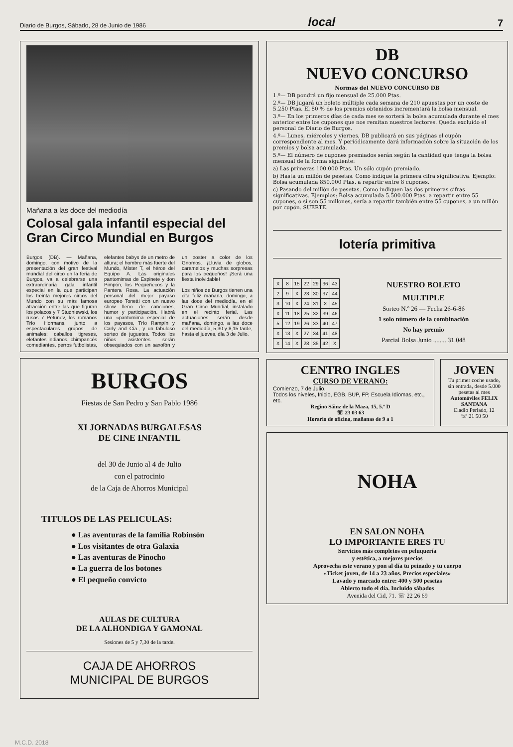Diario de Burgos, Sábado, 28 de Junio de 1986 local 7
Mañana a las doce del mediodía
Colosal gala infantil especial del Gran Circo Mundial en Burgos
Burgos (DB). — Mañana, domingo, con motivo de la presentación del gran festival mundial del circo en la feria de Burgos, va a celebrarse una extraordinaria gala infantil especial en la que participan los treinta mejores circos del Mundo con su más famosa atracción entre las que figuran los polacos y 7 Studniewski, los rusos 7 Petunov, los romanos Trío Hormans, junto a espectaculares grupos de animales: caballos tigreses, elefantes indianos, chimpancés comediantes, perros futbolistas, elefantes babys de un metro de altura; el hombre más fuerte del Mundo, Míster T, el héroe del Equipo A. Las originales pantomimas de Espinete y don Pimpón, los Pequeñecos y la Pantera Rosa. La actuación personal del mejor payaso europeo Tonetti con un nuevo show lleno de canciones, humor y participación. Habrá una «pantomima especial de los payasos, Trío Rampín y Carly and Cía., y un fabuloso sorteo de juguetes. Todos los niños asistentes serán obsequiados con un saxofón y un poster a color de los Gnomos. ¡Lluvia de globos, caramelos y muchas sorpresas para los pequeños! ¡Será una fiesta inolvidable!
Los niños de Burgos tienen una cita feliz mañana, domingo, a las doce del mediodía, en el Gran Circo Mundial, instalado en el recinto ferial. Las actuaciones serán desde mañana, domingo, a las doce del mediodía, 5,30 y 8,15 tarde, hasta el jueves, día 3 de Julio.
BURGOS
Fiestas de San Pedro y San Pablo 1986
XI JORNADAS BURGALESAS
DE CINE INFANTIL
del 30 de Junio al 4 de Julio
con el patrocinio
de la Caja de Ahorros Municipal
TITULOS DE LAS PELICULAS:
● Las aventuras de la familia Robinsón
● Los visitantes de otra Galaxia
● Las aventuras de Pinocho
● La guerra de los botones
● El pequeño convicto
AULAS DE CULTURA
DE LA ALHONDIGA Y GAMONAL
Sesiones de 5 y 7,30 de la tarde.
CAJA DE AHORROS
MUNICIPAL DE BURGOS
DB
NUEVO CONCURSO
Normas del NUEVO CONCURSO DB
1.º— DB pondrá un fijo mensual de 25.000 Ptas.
2.º— DB jugará un boleto múltiple cada semana de 210 apuestas por un coste de 5.250 Ptas. El 80 % de los premios obtenidos incrementará la bolsa mensual.
3.º— En los primeros días de cada mes se sorterá la bolsa acumulada durante el mes anterior entre los cupones que nos remitan nuestros lectores. Queda excluído el personal de Diario de Burgos.
4.º— Lunes, miércoles y viernes, DB publicará en sus páginas el cupón correspondiente al mes. Y periódicamente dará información sobre la situación de los premios y bolsa acumulada.
5.º— El número de cupones premiados serán según la cantidad que tenga la bolsa mensual de la forma siguiente:
a) Las primeras 100.000 Ptas. Un sólo cupón premiado.
b) Hasta un millón de pesetas. Como indique la primera cifra significativa. Ejemplo: Bolsa acumulada 850.000 Ptas. a repartir entre 8 cupones.
c) Pasando del millón de pesetas. Como indiquen las dos primeras cifras significativas. Ejemplos: Bolsa acumulada 5.500.000 Ptas. a repartir entre 55 cupones, o si son 55 millones, sería a repartir también entre 55 cupones, a un millón por cupón. SUERTE.
lotería primitiva
| X | 8 | 15 | 22 | 29 | 36 | 43 |
| 2 | 9 | X | 23 | 30 | 37 | 44 |
| 3 | 10 | X | 24 | 31 | X | 45 |
| X | 11 | 18 | 25 | 32 | 39 | 46 |
| 5 | 12 | 19 | 26 | 33 | 40 | 47 |
| X | 13 | X | 27 | 34 | 41 | 48 |
| X | 14 | X | 28 | 35 | 42 | X |
NUESTRO BOLETO
MULTIPLE
Sorteo N.º 26 — Fecha 26-6-86
1 solo número de la combinación
No hay premio
Parcial Bolsa Junio ........ 31.048
CENTRO INGLES
CURSO DE VERANO:
Comienzo, 7 de Julio.
Todos los niveles, Inicio, EGB, BUP, FP, Escuela Idiomas, etc., etc.
Regino Sáinz de la Maza, 15, 5.º D
☏ 23 03 63
Horario de oficina, mañanas de 9 a 1
JOVEN
Tu primer coche usado, sin entrada, desde 5.000 pesetas al mes
Automóviles FELIX SANTANA
Eladio Perlado, 12
☏ 21 50 50
NOHA
EN SALON NOHA
LO IMPORTANTE ERES TU
Servicios más completos en peluquería
y estética, a mejores precios
Aprovecha este verano y pon al día tu peinado y tu cuerpo
«Ticket joven, de 14 a 23 años. Precios especiales»
Lavado y marcado entre: 400 y 500 pesetas
Abierto todo el día. Incluido sábados
Avenida del Cid, 71. ☏ 22 26 69
M.C.D. 2018